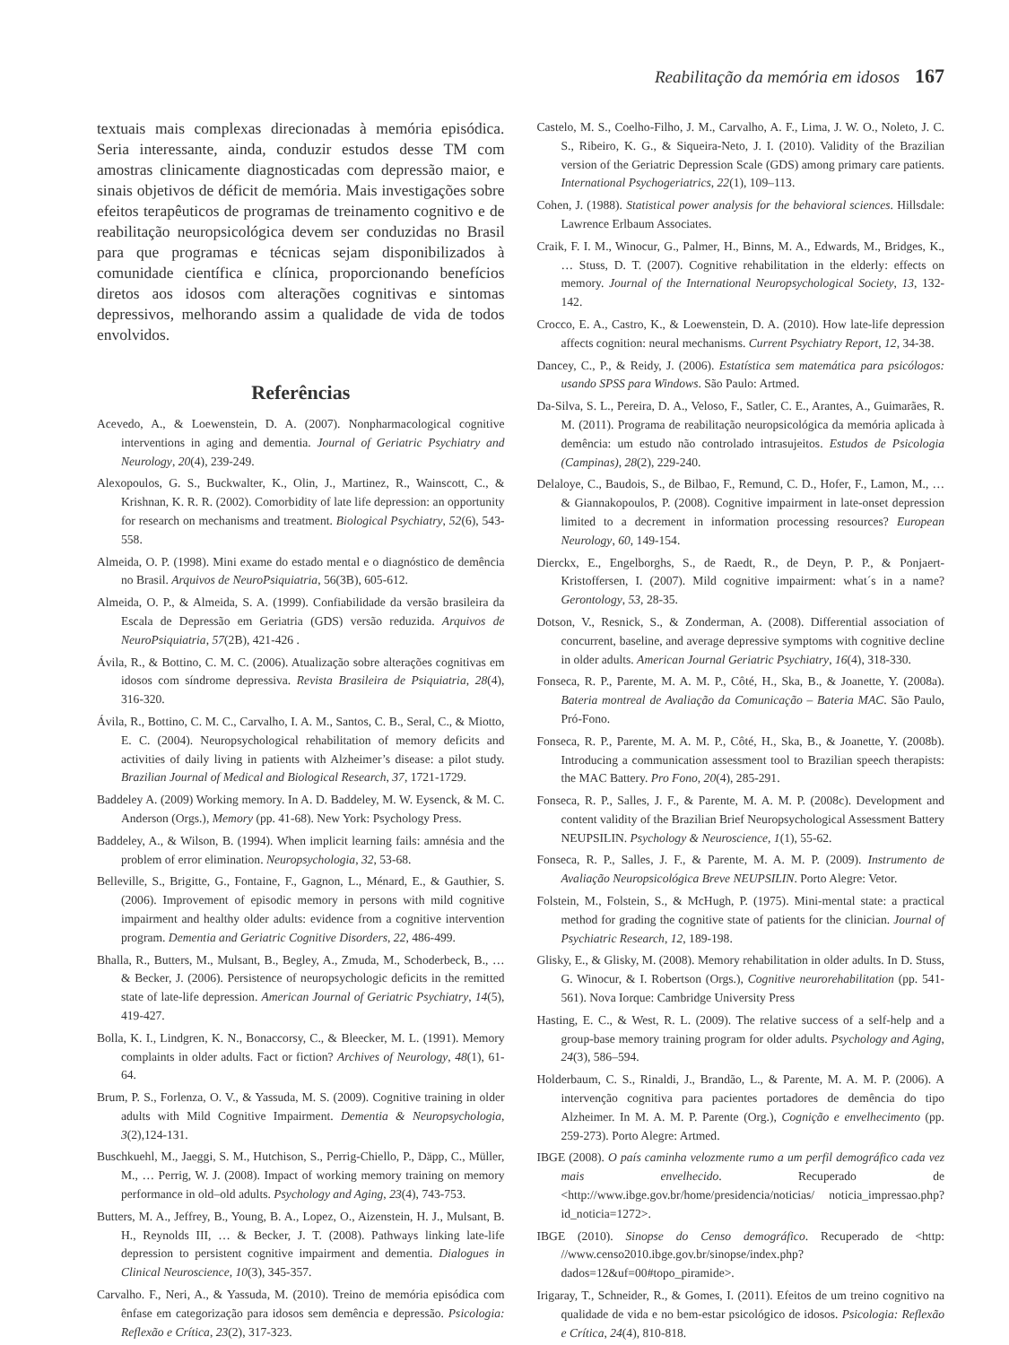Reabilitação da memória em idosos 167
textuais mais complexas direcionadas à memória episódica. Seria interessante, ainda, conduzir estudos desse TM com amostras clinicamente diagnosticadas com depressão maior, e sinais objetivos de déficit de memória. Mais investigações sobre efeitos terapêuticos de programas de treinamento cognitivo e de reabilitação neuropsicológica devem ser conduzidas no Brasil para que programas e técnicas sejam disponibilizados à comunidade científica e clínica, proporcionando benefícios diretos aos idosos com alterações cognitivas e sintomas depressivos, melhorando assim a qualidade de vida de todos envolvidos.
Referências
Acevedo, A., & Loewenstein, D. A. (2007). Nonpharmacological cognitive interventions in aging and dementia. Journal of Geriatric Psychiatry and Neurology, 20(4), 239-249.
Alexopoulos, G. S., Buckwalter, K., Olin, J., Martinez, R., Wainscott, C., & Krishnan, K. R. R. (2002). Comorbidity of late life depression: an opportunity for research on mechanisms and treatment. Biological Psychiatry, 52(6), 543-558.
Almeida, O. P. (1998). Mini exame do estado mental e o diagnóstico de demência no Brasil. Arquivos de NeuroPsiquiatria, 56(3B), 605-612.
Almeida, O. P., & Almeida, S. A. (1999). Confiabilidade da versão brasileira da Escala de Depressão em Geriatria (GDS) versão reduzida. Arquivos de NeuroPsiquiatria, 57(2B), 421-426 .
Ávila, R., & Bottino, C. M. C. (2006). Atualização sobre alterações cognitivas em idosos com síndrome depressiva. Revista Brasileira de Psiquiatria, 28(4), 316-320.
Ávila, R., Bottino, C. M. C., Carvalho, I. A. M., Santos, C. B., Seral, C., & Miotto, E. C. (2004). Neuropsychological rehabilitation of memory deficits and activities of daily living in patients with Alzheimer’s disease: a pilot study. Brazilian Journal of Medical and Biological Research, 37, 1721-1729.
Baddeley A. (2009) Working memory. In A. D. Baddeley, M. W. Eysenck, & M. C. Anderson (Orgs.), Memory (pp. 41-68). New York: Psychology Press.
Baddeley, A., & Wilson, B. (1994). When implicit learning fails: amnésia and the problem of error elimination. Neuropsychologia, 32, 53-68.
Belleville, S., Brigitte, G., Fontaine, F., Gagnon, L., Ménard, E., & Gauthier, S. (2006). Improvement of episodic memory in persons with mild cognitive impairment and healthy older adults: evidence from a cognitive intervention program. Dementia and Geriatric Cognitive Disorders, 22, 486-499.
Bhalla, R., Butters, M., Mulsant, B., Begley, A., Zmuda, M., Schoderbeck, B., … & Becker, J. (2006). Persistence of neuropsychologic deficits in the remitted state of late-life depression. American Journal of Geriatric Psychiatry, 14(5), 419-427.
Bolla, K. I., Lindgren, K. N., Bonaccorsy, C., & Bleecker, M. L. (1991). Memory complaints in older adults. Fact or fiction? Archives of Neurology, 48(1), 61-64.
Brum, P. S., Forlenza, O. V., & Yassuda, M. S. (2009). Cognitive training in older adults with Mild Cognitive Impairment. Dementia & Neuropsychologia, 3(2),124-131.
Buschkuehl, M., Jaeggi, S. M., Hutchison, S., Perrig-Chiello, P., Däpp, C., Müller, M., … Perrig, W. J. (2008). Impact of working memory training on memory performance in old–old adults. Psychology and Aging, 23(4), 743-753.
Butters, M. A., Jeffrey, B., Young, B. A., Lopez, O., Aizenstein, H. J., Mulsant, B. H., Reynolds III, … & Becker, J. T. (2008). Pathways linking late-life depression to persistent cognitive impairment and dementia. Dialogues in Clinical Neuroscience, 10(3), 345-357.
Carvalho. F., Neri, A., & Yassuda, M. (2010). Treino de memória episódica com ênfase em categorização para idosos sem demência e depressão. Psicologia: Reflexão e Crítica, 23(2), 317-323.
Castelo, M. S., Coelho-Filho, J. M., Carvalho, A. F., Lima, J. W. O., Noleto, J. C. S., Ribeiro, K. G., & Siqueira-Neto, J. I. (2010). Validity of the Brazilian version of the Geriatric Depression Scale (GDS) among primary care patients. International Psychogeriatrics, 22(1), 109–113.
Cohen, J. (1988). Statistical power analysis for the behavioral sciences. Hillsdale: Lawrence Erlbaum Associates.
Craik, F. I. M., Winocur, G., Palmer, H., Binns, M. A., Edwards, M., Bridges, K., … Stuss, D. T. (2007). Cognitive rehabilitation in the elderly: effects on memory. Journal of the International Neuropsychological Society, 13, 132-142.
Crocco, E. A., Castro, K., & Loewenstein, D. A. (2010). How late-life depression affects cognition: neural mechanisms. Current Psychiatry Report, 12, 34-38.
Dancey, C., P., & Reidy, J. (2006). Estatística sem matemática para psicólogos: usando SPSS para Windows. São Paulo: Artmed.
Da-Silva, S. L., Pereira, D. A., Veloso, F., Satler, C. E., Arantes, A., Guimarães, R. M. (2011). Programa de reabilitação neuropsicológica da memória aplicada à demência: um estudo não controlado intrasujeitos. Estudos de Psicologia (Campinas), 28(2), 229-240.
Delaloye, C., Baudois, S., de Bilbao, F., Remund, C. D., Hofer, F., Lamon, M., … & Giannakopoulos, P. (2008). Cognitive impairment in late-onset depression limited to a decrement in information processing resources? European Neurology, 60, 149-154.
Dierckx, E., Engelborghs, S., de Raedt, R., de Deyn, P. P., & Ponjaert-Kristoffersen, I. (2007). Mild cognitive impairment: what´s in a name? Gerontology, 53, 28-35.
Dotson, V., Resnick, S., & Zonderman, A. (2008). Differential association of concurrent, baseline, and average depressive symptoms with cognitive decline in older adults. American Journal Geriatric Psychiatry, 16(4), 318-330.
Fonseca, R. P., Parente, M. A. M. P., Côté, H., Ska, B., & Joanette, Y. (2008a). Bateria montreal de Avaliação da Comunicação – Bateria MAC. São Paulo, Pró-Fono.
Fonseca, R. P., Parente, M. A. M. P., Côté, H., Ska, B., & Joanette, Y. (2008b). Introducing a communication assessment tool to Brazilian speech therapists: the MAC Battery. Pro Fono, 20(4), 285-291.
Fonseca, R. P., Salles, J. F., & Parente, M. A. M. P. (2008c). Development and content validity of the Brazilian Brief Neuropsychological Assessment Battery NEUPSILIN. Psychology & Neuroscience, 1(1), 55-62.
Fonseca, R. P., Salles, J. F., & Parente, M. A. M. P. (2009). Instrumento de Avaliação Neuropsicológica Breve NEUPSILIN. Porto Alegre: Vetor.
Folstein, M., Folstein, S., & McHugh, P. (1975). Mini-mental state: a practical method for grading the cognitive state of patients for the clinician. Journal of Psychiatric Research, 12, 189-198.
Glisky, E., & Glisky, M. (2008). Memory rehabilitation in older adults. In D. Stuss, G. Winocur, & I. Robertson (Orgs.), Cognitive neurorehabilitation (pp. 541-561). Nova Iorque: Cambridge University Press
Hasting, E. C., & West, R. L. (2009). The relative success of a self-help and a group-base memory training program for older adults. Psychology and Aging, 24(3), 586–594.
Holderbaum, C. S., Rinaldi, J., Brandão, L., & Parente, M. A. M. P. (2006). A intervenção cognitiva para pacientes portadores de demência do tipo Alzheimer. In M. A. M. P. Parente (Org.), Cognição e envelhecimento (pp. 259-273). Porto Alegre: Artmed.
IBGE (2008). O país caminha velozmente rumo a um perfil demográfico cada vez mais envelhecido. Recuperado de <http://www.ibge.gov.br/home/presidencia/noticias/ noticia_impressao.php?id_noticia=1272>.
IBGE (2010). Sinopse do Censo demográfico. Recuperado de <http: //www.censo2010.ibge.gov.br/sinopse/index.php?dados=12&uf=00#topo_piramide>.
Irigaray, T., Schneider, R., & Gomes, I. (2011). Efeitos de um treino cognitivo na qualidade de vida e no bem-estar psicológico de idosos. Psicologia: Reflexão e Crítica, 24(4), 810-818.